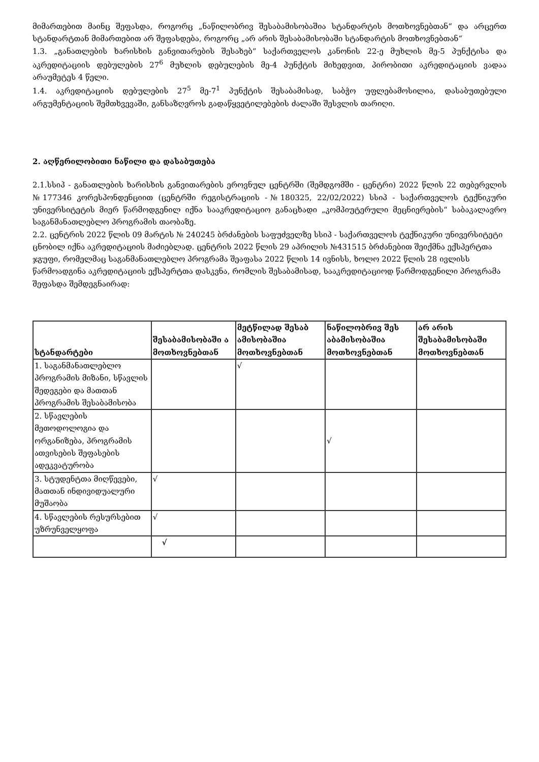მიმართებით მაინც შეფასდა, როგორც „ნაწილობრივ შესაბამისობაშია სტანდარტის მოთხოვნებთან“ და არცერთ სტანდარტთან მიმართებით არ შეფასდება, როგორც „არ არის შესაბამისობაში სტანდარტის მოთხოვნებთან“
1.3. „განათლების ხარისხის განვითარების შესახებ“ საქართველოს კანონის 22-ე მუხლის მე-5 პუნქტისა და აკრედიტაციის დებულების 27<sup>6</sup> მუხლის დებულების მე-4 პუნქტის მიხედვით, პირობითი აკრედიტაციის ვადაა არაუმეტეს 4 წელი.
1.4. აკრედიტაციის დებულების 27<sup>5</sup> მე-7<sup>1</sup> პუნქტის შესაბამისად, საბჭო უფლებამოსილია, დასაბუთებული არგუმენტაციის შემთხვევაში, განსაზღვროს გადაწყვეტილებების ძალაში შესვლის თარიღი.
2. აღწერილობითი ნაწილი და დასაბუთება
2.1.სსიპ - განათლების ხარისხის განვითარების ეროვნულ ცენტრში (შემდგომში - ცენტრი) 2022 წლის 22 თებერვლის №177346 კორესპონდენციით (ცენტრში რეგისტრაციის -№180325, 22/02/2022) სსიპ - საქართველოს ტექნიკური უნივერსიტეტის მიერ წარმოდგენილ იქნა სააკრედიტაციო განაცხადი „კომპიუტერული მეცნიერების“ საბაკალავრო საგანმანათლებლო პროგრამის თაობაზე.
2.2. ცენტრის 2022 წლის 09 მარტის № 240245 ბრძანების საფუძველზე სსიპ - საქართველოს ტექნიკური უნივერსიტეტი ცნობილ იქნა აკრედიტაციის მაძიებლად. ცენტრის 2022 წლის 29 აპრილის №431515 ბრძანებით შეიქმნა ექსპერტთა ჯგუფი, რომელმაც საგანმანათლებლო პროგრამა შეაფასა 2022 წლის 14 ივნისს, ხოლო 2022 წლის 28 ივლისს წარმოადგინა აკრედიტაციის ექსპერტთა დასკვნა, რომლის შესაბამისად, სააკრედიტაციოდ წარმოდგენილი პროგრამა შეფასდა შემდეგნაირად:
| სტანდარტები | შესაბამისობაში ა მოთხოვნებთან | მეტწილად შესაბ ამისობაშია მოთხოვნებთან | ნაწილობრივ შეს აბამისობაშია მოთხოვნებთან | არ არის შესაბამისობაში მოთხოვნებთან |
| --- | --- | --- | --- | --- |
| 1. საგანმანათლებლო პროგრამის მიზანი, სწავლის შედეგები და მათთან პროგრამის შესაბამისობა | | √ | | |
| 2. სწავლების მეთოდოლოგია და ორგანიზება, პროგრამის ათვისების შეფასების ადეკვატურობა | | | √ | |
| 3. სტუდენტთა მიღწევები, მათთან ინდივიდუალური მუშაობა | √ | | | |
| 4. სწავლების რესურსებით უზრუნველყოფა | √ | | | |
| | √ | | | |